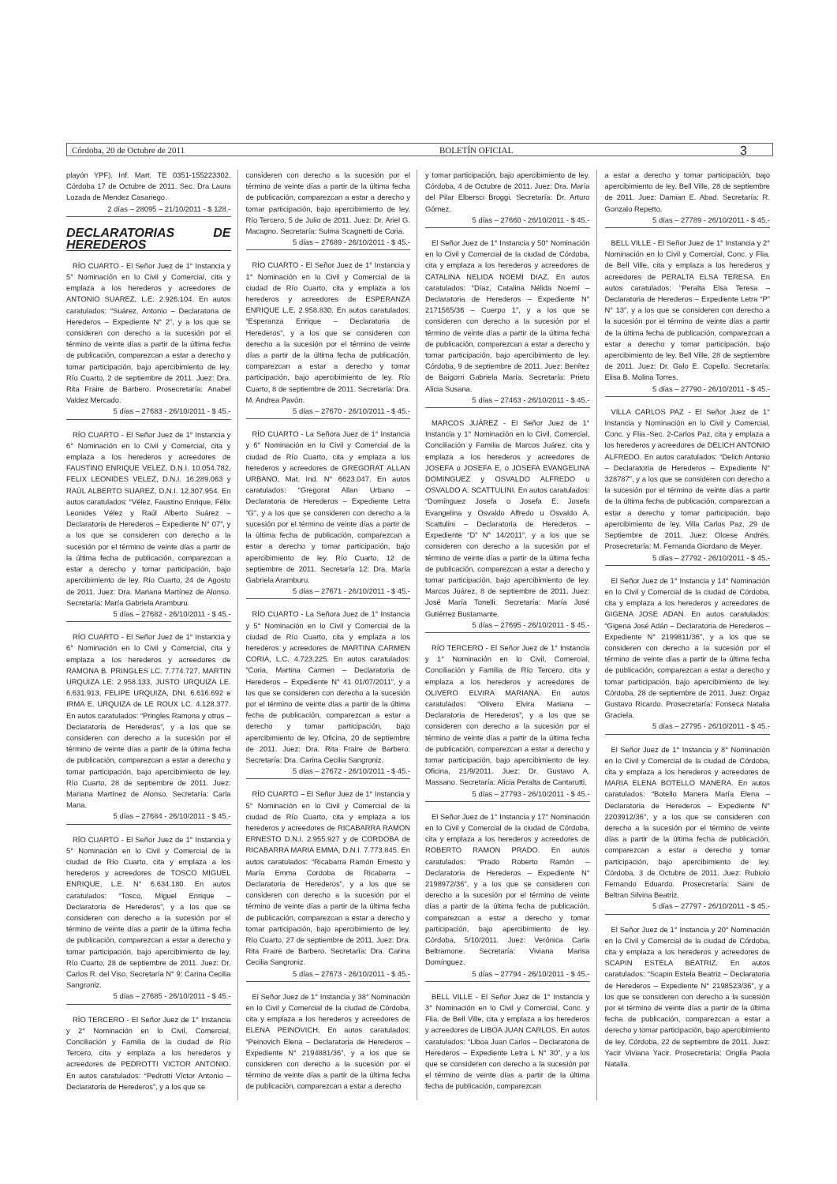Córdoba, 20 de Octubre de 2011 BOLETÍN OFICIAL 3
playón YPF). Inf. Mart. TE 0351-155223302. Córdoba 17 de Octubre de 2011. Sec. Dra Laura Lozada de Mendez Casariego.
2 días – 28095 – 21/10/2011 - $ 128.-
DECLARATORIAS DE HEREDEROS
RÍO CUARTO - El Señor Juez de 1° Instancia y 5° Nominación en lo Civil y Comercial, cita y emplaza a los herederos y acreedores de ANTONIO SUAREZ, L.E. 2.926.104. En autos caratulados: “Suárez, Antonio – Declaratoria de Herederos – Expediente N° 2”, y a los que se consideren con derecho a la sucesión por el término de veinte días a partir de la última fecha de publicación, comparezcan a estar a derecho y tomar participación, bajo apercibimiento de ley. Río Cuarto, 2 de septiembre de 2011. Juez: Dra. Rita Fraire de Barbero. Prosecretaría: Anabel Valdez Mercado.
5 días – 27683 - 26/10/2011 - $ 45.-
RÍO CUARTO - El Señor Juez de 1° Instancia y 6° Nominación en lo Civil y Comercial, cita y emplaza a los herederos y acreedores de FAUSTINO ENRIQUE VELEZ, D.N.I. 10.054.782, FELIX LEONIDES VELEZ, D.N.I. 16.289.063 y RAÚL ALBERTO SUAREZ, D.N.I. 12.307.954. En autos caratulados: “Vélez, Faustino Enrique, Félix Leonides Vélez y Raúl Alberto Suárez – Declaratoria de Herederos – Expediente N° 07”, y a los que se consideren con derecho a la sucesión por el término de veinte días a partir de la última fecha de publicación, comparezcan a estar a derecho y tomar participación, bajo apercibimiento de ley. Río Cuarto, 24 de Agosto de 2011. Juez: Dra. Mariana Martínez de Alonso. Secretaría: María Gabriela Aramburu.
5 días – 27682 - 26/10/2011 - $ 45.-
RÍO CUARTO - El Señor Juez de 1° Instancia y 6° Nominación en lo Civil y Comercial, cita y emplaza a los herederos y acreedores de RAMONA B. PRINGLES LC. 7.774.727, MARTIN URQUIZA LE: 2.958.133, JUSTO URQUIZA LE. 6.631.913, FELIPE URQUIZA, DNI. 6.616.692 e IRMA E. URQUIZA de LE ROUX LC. 4.128.377. En autos caratulados: “Pringles Ramona y otros – Declaratoria de Herederos”, y a los que se consideren con derecho a la sucesión por el término de veinte días a partir de la última fecha de publicación, comparezcan a estar a derecho y tomar participación, bajo apercibimiento de ley. Río Cuarto, 28 de septiembre de 2011. Juez: Mariana Martínez de Alonso. Secretaría: Carla Mana.
5 días – 27684 - 26/10/2011 - $ 45.-
RÍO CUARTO - El Señor Juez de 1° Instancia y 5° Nominación en lo Civil y Comercial de la ciudad de Río Cuarto, cita y emplaza a los herederos y acreedores de TOSCO MIGUEL ENRIQUE, L.E. N° 6.634.180. En autos caratulados: “Tosco, Miguel Enrique – Declaratoria de Herederos”, y a los que se consideren con derecho a la sucesión por el término de veinte días a partir de la última fecha de publicación, comparezcan a estar a derecho y tomar participación, bajo apercibimiento de ley. Río Cuarto, 28 de septiembre de 2011. Juez: Dr. Carlos R. del Viso. Secretaría N° 9: Carina Cecilia Sangroniz.
5 días – 27685 - 26/10/2011 - $ 45.-
RÍO TERCERO - El Señor Juez de 1° Instancia y 2° Nominación en lo Civil, Comercial, Conciliación y Familia de la ciudad de Río Tercero, cita y emplaza a los herederos y acreedores de PEDROTTI VICTOR ANTONIO. En autos caratulados: “Pedrotti Víctor Antonio – Declaratoria de Herederos”, y a los que se
consideren con derecho a la sucesión por el término de veinte días a partir de la última fecha de publicación, comparezcan a estar a derecho y tomar participación, bajo apercibimiento de ley. Río Tercero, 5 de Julio de 2011. Juez: Dr. Ariel G. Macagno. Secretaría: Sulma Scagnetti de Coria.
5 días – 27689 - 26/10/2011 - $ 45.-
RÍO CUARTO - El Señor Juez de 1° Instancia y 1° Nominación en lo Civil y Comercial de la ciudad de Río Cuarto, cita y emplaza a los herederos y acreedores de ESPERANZA ENRIQUE L.E. 2.958.830. En autos caratulados: “Esperanza Enrique – Declaratoria de Herederos”, y a los que se consideren con derecho a la sucesión por el término de veinte días a partir de la última fecha de publicación, comparezcan a estar a derecho y tomar participación, bajo apercibimiento de ley. Río Cuarto, 8 de septiembre de 2011. Secretaría: Dra. M. Andrea Pavón.
5 días – 27670 - 26/10/2011 - $ 45.-
RÍO CUARTO - La Señora Juez de 1° Instancia y 6° Nominación en lo Civil y Comercial de la ciudad de Río Cuarto, cita y emplaza a los herederos y acreedores de GREGORAT ALLAN URBANO, Mat. Ind. N° 6623.047. En autos caratulados: “Gregorat Allan Urbano – Declaratoria de Herederos – Expediente Letra “G”, y a los que se consideren con derecho a la sucesión por el término de veinte días a partir de la última fecha de publicación, comparezcan a estar a derecho y tomar participación, bajo apercibimiento de ley. Río Cuarto, 12 de septiembre de 2011. Secretaría 12: Dra. María Gabriela Aramburu.
5 días – 27671 - 26/10/2011 - $ 45.-
RÍO CUARTO - La Señora Juez de 1° Instancia y 5° Nominación en lo Civil y Comercial de la ciudad de Río Cuarto, cita y emplaza a los herederos y acreedores de MARTINA CARMEN CORIA, L.C. 4.723.225. En autos caratulados: “Coria, Martina Carmen – Declaratoria de Herederos – Expediente N° 41 01/07/2011”, y a los que se consideren con derecho a la sucesión por el término de veinte días a partir de la última fecha de publicación, comparezcan a estar a derecho y tomar participación, bajo apercibimiento de ley. Oficina, 20 de septiembre de 2011. Juez: Dra. Rita Fraire de Barbero. Secretaría: Dra. Carina Cecilia Sangroniz.
5 días – 27672 - 26/10/2011 - $ 45.-
RÍO CUARTO – El Señor Juez de 1° Instancia y 5° Nominación en lo Civil y Comercial de la ciudad de Río Cuarto, cita y emplaza a los herederos y acreedores de RICABARRA RAMON ERNESTO D.N.I. 2.955.927 y de CORDOBA de RICABARRA MARIA EMMA, D.N.I. 7.773.845. En autos caratulados: “Ricabarra Ramón Ernesto y María Emma Cordoba de Ricabarra – Declaratoria de Herederos”, y a los que se consideren con derecho a la sucesión por el término de veinte días a partir de la última fecha de publicación, comparezcan a estar a derecho y tomar participación, bajo apercibimiento de ley. Río Cuarto, 27 de septiembre de 2011. Juez: Dra. Rita Fraire de Barbero. Secretaría: Dra. Carina Cecilia Sangroniz.
5 días – 27673 - 26/10/2011 - $ 45.-
El Señor Juez de 1° Instancia y 38° Nominación en lo Civil y Comercial de la ciudad de Córdoba, cita y emplaza a los herederos y acreedores de ELENA PEINOVICH. En autos caratulados: “Peinovich Elena – Declaratoria de Herederos – Expediente N° 2194881/36”, y a los que se consideren con derecho a la sucesión por el término de veinte días a partir de la última fecha de publicación, comparezcan a estar a derecho
y tomar participación, bajo apercibimiento de ley. Córdoba, 4 de Octubre de 2011. Juez: Dra. María del Pilar Elbersci Broggi. Secretaría: Dr. Arturo Gómez.
5 días – 27660 - 26/10/2011 - $ 45.-
El Señor Juez de 1° Instancia y 50° Nominación en lo Civil y Comercial de la ciudad de Córdoba, cita y emplaza a los herederos y acreedores de CATALINA NELIDA NOEMI DIAZ. En autos caratulados: “Díaz, Catalina Nélida Noemí – Declaratoria de Herederos – Expediente N° 2171565/36 – Cuerpo 1”, y a los que se consideren con derecho a la sucesión por el término de veinte días a partir de la última fecha de publicación, comparezcan a estar a derecho y tomar participación, bajo apercibimiento de ley. Córdoba, 9 de septiembre de 2011. Juez: Benítez de Baigorri Gabriela María. Secretaría: Prieto Alicia Susana.
5 días – 27463 - 26/10/2011 - $ 45.-
MARCOS JUÁREZ - El Señor Juez de 1° Instancia y 1° Nominación en lo Civil, Comercial, Conciliación y Familia de Marcos Juárez, cita y emplaza a los herederos y acreedores de JOSEFA o JOSEFA E. o JOSEFA EVANGELINA DOMINGUEZ y OSVALDO ALFREDO u OSVALDO A. SCATTULINI. En autos caratulados: “Domínguez Josefa o Josefa E. Josefa Evangelina y Osvaldo Alfredo u Osvaldo A. Scattulini – Declaratoria de Herederos – Expediente “D” N° 14/2011”, y a los que se consideren con derecho a la sucesión por el término de veinte días a partir de la última fecha de publicación, comparezcan a estar a derecho y tomar participación, bajo apercibimiento de ley. Marcos Juárez, 8 de septiembre de 2011. Juez: José María Tonelli. Secretaría: María José Gutiérrez Bustamante.
5 días – 27695 - 26/10/2011 - $ 45.-
RÍO TERCERO - El Señor Juez de 1° Instancia y 1° Nominación en lo Civil, Comercial, Conciliación y Familia de Río Tercero, cita y emplaza a los herederos y acreedores de OLIVERO ELVIRA MARIANA. En autos caratulados: “Olivero Elvira Mariana – Declaratoria de Herederos”, y a los que se consideren con derecho a la sucesión por el término de veinte días a partir de la última fecha de publicación, comparezcan a estar a derecho y tomar participación, bajo apercibimiento de ley. Oficina, 21/9/2011. Juez: Dr. Gustavo A. Massano. Secretaría: Alicia Peralta de Cantarutti.
5 días – 27793 - 26/10/2011 - $ 45.-
El Señor Juez de 1° Instancia y 17° Nominación en lo Civil y Comercial de la ciudad de Córdoba, cita y emplaza a los herederos y acreedores de ROBERTO RAMON PRADO. En autos caratulados: “Prado Roberto Ramón – Declaratoria de Herederos – Expediente N° 2198972/36”, y a los que se consideren con derecho a la sucesión por el término de veinte días a partir de la última fecha de publicación, comparezcan a estar a derecho y tomar participación, bajo apercibimiento de ley. Córdoba, 5/10/2011. Juez: Verónica Carla Beltramone. Secretaría: Viviana Marisa Domínguez.
5 días – 27794 - 26/10/2011 - $ 45.-
BELL VILLE - El Señor Juez de 1° Instancia y 3° Nominación en lo Civil y Comercial, Conc. y Flia. de Bell Ville, cita y emplaza a los herederos y acreedores de LIBOA JUAN CARLOS. En autos caratulados: “Liboa Juan Carlos – Declaratoria de Herederos – Expediente Letra L N° 30”, y a los que se consideren con derecho a la sucesión por el término de veinte días a partir de la última fecha de publicación, comparezcan
a estar a derecho y tomar participación, bajo apercibimiento de ley. Bell Ville, 28 de septiembre de 2011. Juez: Damian E. Abad. Secretaría: R. Gonzalo Repetto.
5 días – 27789 - 26/10/2011 - $ 45.-
BELL VILLE - El Señor Juez de 1° Instancia y 2° Nominación en lo Civil y Comercial, Conc. y Flia. de Bell Ville, cita y emplaza a los herederos y acreedores de PERALTA ELSA TERESA. En autos caratulados: “Peralta Elsa Teresa – Declaratoria de Herederos – Expediente Letra “P” N° 13”, y a los que se consideren con derecho a la sucesión por el término de veinte días a partir de la última fecha de publicación, comparezcan a estar a derecho y tomar participación, bajo apercibimiento de ley. Bell Ville, 28 de septiembre de 2011. Juez: Dr. Galo E. Copello. Secretaría: Elisa B. Molina Torres.
5 días – 27790 - 26/10/2011 - $ 45.-
VILLA CARLOS PAZ - El Señor Juez de 1° Instancia y Nominación en lo Civil y Comercial, Conc. y Flia.-Sec. 2-Carlos Paz, cita y emplaza a los herederos y acreedores de DELICH ANTONIO ALFREDO. En autos caratulados: “Delich Antonio – Declaratoria de Herederos – Expediente N° 328787”, y a los que se consideren con derecho a la sucesión por el término de veinte días a partir de la última fecha de publicación, comparezcan a estar a derecho y tomar participación, bajo apercibimiento de ley. Villa Carlos Paz, 29 de Septiembre de 2011. Juez: Olcese Andrés. Prosecretaría: M. Fernanda Giordano de Meyer.
5 días – 27792 - 26/10/2011 - $ 45.-
El Señor Juez de 1° Instancia y 14° Nominación en lo Civil y Comercial de la ciudad de Córdoba, cita y emplaza a los herederos y acreedores de GIGENA JOSE ADAN. En autos caratulados: “Gigena José Adán – Declaratoria de Herederos – Expediente N° 2199811/36”, y a los que se consideren con derecho a la sucesión por el término de veinte días a partir de la última fecha de publicación, comparezcan a estar a derecho y tomar participación, bajo apercibimiento de ley. Córdoba, 28 de septiembre de 2011. Juez: Orgaz Gustavo Ricardo. Prosecretaría: Fonseca Natalia Graciela.
5 días – 27795 - 26/10/2011 - $ 45.-
El Señor Juez de 1° Instancia y 8° Nominación en lo Civil y Comercial de la ciudad de Córdoba, cita y emplaza a los herederos y acreedores de MARIA ELENA BOTELLO MANERA. En autos caratulados: “Botello Manera María Elena – Declaratoria de Herederos – Expediente N° 2203912/36”, y a los que se consideren con derecho a la sucesión por el término de veinte días a partir de la última fecha de publicación, comparezcan a estar a derecho y tomar participación, bajo apercibimiento de ley. Córdoba, 3 de Octubre de 2011. Juez: Rubiolo Fernando Eduardo. Prosecretaría: Saini de Beltran Silvina Beatriz.
5 días – 27797 - 26/10/2011 - $ 45.-
El Señor Juez de 1° Instancia y 20° Nominación en lo Civil y Comercial de la ciudad de Córdoba, cita y emplaza a los herederos y acreedores de SCAPIN ESTELA BEATRIZ. En autos caratulados: “Scapin Estela Beatriz – Declaratoria de Herederos – Expediente N° 2198523/36”, y a los que se consideren con derecho a la sucesión por el término de veinte días a partir de la última fecha de publicación, comparezcan a estar a derecho y tomar participación, bajo apercibimiento de ley. Córdoba, 22 de septiembre de 2011. Juez: Yacir Viviana Yacir. Prosecretaría: Origlia Paola Natalia.